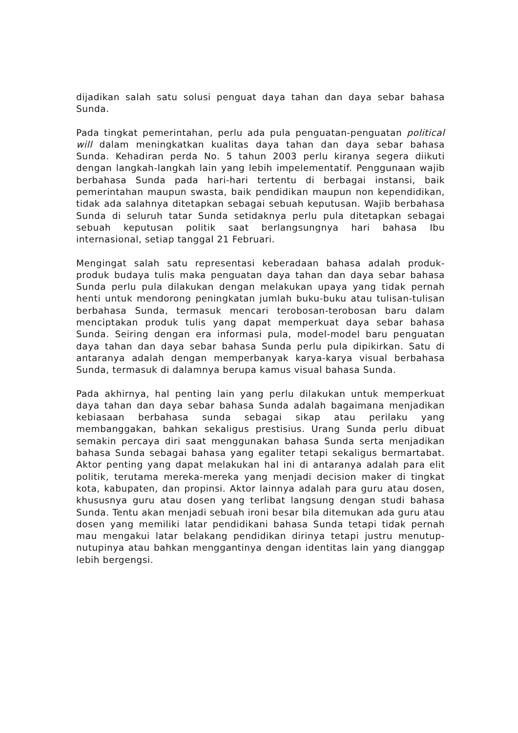dijadikan salah satu solusi penguat daya tahan dan daya sebar bahasa Sunda.
Pada tingkat pemerintahan, perlu ada pula penguatan-penguatan political will dalam meningkatkan kualitas daya tahan dan daya sebar bahasa Sunda. Kehadiran perda No. 5 tahun 2003 perlu kiranya segera diikuti dengan langkah-langkah lain yang lebih impelementatif. Penggunaan wajib berbahasa Sunda pada hari-hari tertentu di berbagai instansi, baik pemerintahan maupun swasta, baik pendidikan maupun non kependidikan, tidak ada salahnya ditetapkan sebagai sebuah keputusan. Wajib berbahasa Sunda di seluruh tatar Sunda setidaknya perlu pula ditetapkan sebagai sebuah keputusan politik saat berlangsungnya hari bahasa Ibu internasional, setiap tanggal 21 Februari.
Mengingat salah satu representasi keberadaan bahasa adalah produk-produk budaya tulis maka penguatan daya tahan dan daya sebar bahasa Sunda perlu pula dilakukan dengan melakukan upaya yang tidak pernah henti untuk mendorong peningkatan jumlah buku-buku atau tulisan-tulisan berbahasa Sunda, termasuk mencari terobosan-terobosan baru dalam menciptakan produk tulis yang dapat memperkuat daya sebar bahasa Sunda. Seiring dengan era informasi pula, model-model baru penguatan daya tahan dan daya sebar bahasa Sunda perlu pula dipikirkan. Satu di antaranya adalah dengan memperbanyak karya-karya visual berbahasa Sunda, termasuk di dalamnya berupa kamus visual bahasa Sunda.
Pada akhirnya, hal penting lain yang perlu dilakukan untuk memperkuat daya tahan dan daya sebar bahasa Sunda adalah bagaimana menjadikan kebiasaan berbahasa sunda sebagai sikap atau perilaku yang membanggakan, bahkan sekaligus prestisius. Urang Sunda perlu dibuat semakin percaya diri saat menggunakan bahasa Sunda serta menjadikan bahasa Sunda sebagai bahasa yang egaliter tetapi sekaligus bermartabat. Aktor penting yang dapat melakukan hal ini di antaranya adalah para elit politik, terutama mereka-mereka yang menjadi decision maker di tingkat kota, kabupaten, dan propinsi. Aktor lainnya adalah para guru atau dosen, khususnya guru atau dosen yang terlibat langsung dengan studi bahasa Sunda. Tentu akan menjadi sebuah ironi besar bila ditemukan ada guru atau dosen yang memiliki latar pendidikani bahasa Sunda tetapi tidak pernah mau mengakui latar belakang pendidikan dirinya tetapi justru menutup-nutupinya atau bahkan menggantinya dengan identitas lain yang dianggap lebih bergengsi.